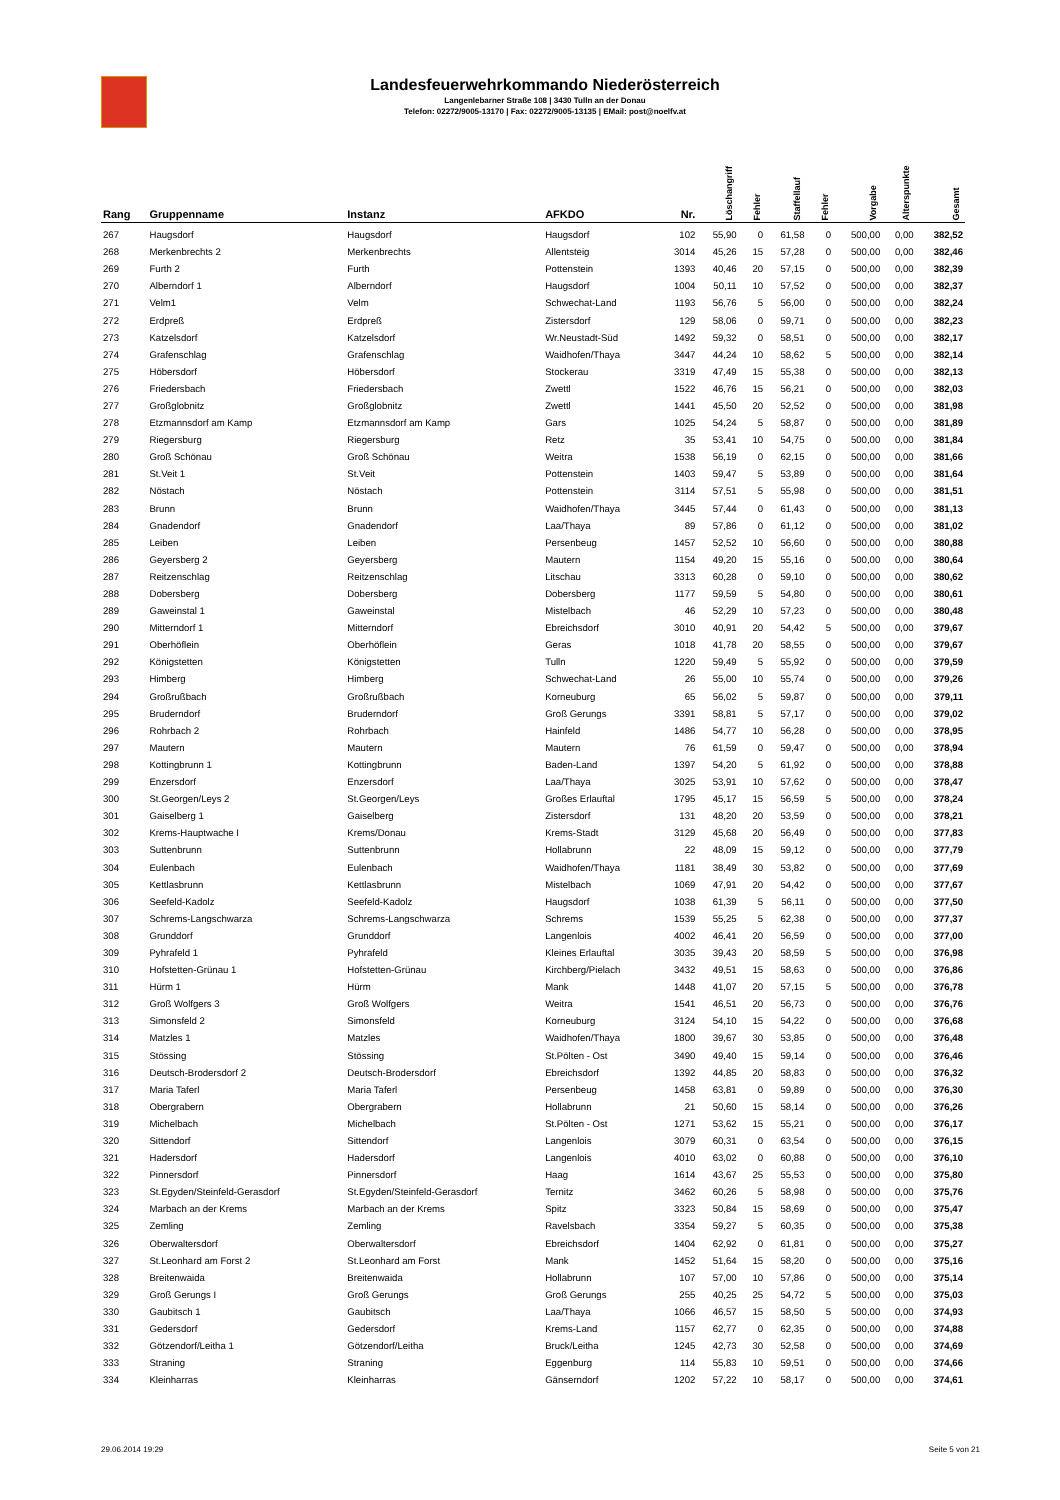Landesfeuerwehrkommando Niederösterreich
Langenlebarner Straße 108 | 3430 Tulln an der Donau
Telefon: 02272/9005-13170 | Fax: 02272/9005-13135 | EMail: post@noelfv.at
| Rang | Gruppenname | Instanz | AFKDO | Nr. | Löschangriff | Fehler | Staffellauf | Fehler | Vorgabe | Alterspunkte | Gesamt |
| --- | --- | --- | --- | --- | --- | --- | --- | --- | --- | --- | --- |
| 267 | Haugsdorf | Haugsdorf | Haugsdorf | 102 | 55,90 | 0 | 61,58 | 0 | 500,00 | 0,00 | 382,52 |
| 268 | Merkenbrechts 2 | Merkenbrechts | Allentsteig | 3014 | 45,26 | 15 | 57,28 | 0 | 500,00 | 0,00 | 382,46 |
| 269 | Furth 2 | Furth | Pottenstein | 1393 | 40,46 | 20 | 57,15 | 0 | 500,00 | 0,00 | 382,39 |
| 270 | Alberndorf 1 | Alberndorf | Haugsdorf | 1004 | 50,11 | 10 | 57,52 | 0 | 500,00 | 0,00 | 382,37 |
| 271 | Velm1 | Velm | Schwechat-Land | 1193 | 56,76 | 5 | 56,00 | 0 | 500,00 | 0,00 | 382,24 |
| 272 | Erdpreß | Erdpreß | Zistersdorf | 129 | 58,06 | 0 | 59,71 | 0 | 500,00 | 0,00 | 382,23 |
| 273 | Katzelsdorf | Katzelsdorf | Wr.Neustadt-Süd | 1492 | 59,32 | 0 | 58,51 | 0 | 500,00 | 0,00 | 382,17 |
| 274 | Grafenschlag | Grafenschlag | Waidhofen/Thaya | 3447 | 44,24 | 10 | 58,62 | 5 | 500,00 | 0,00 | 382,14 |
| 275 | Höbersdorf | Höbersdorf | Stockerau | 3319 | 47,49 | 15 | 55,38 | 0 | 500,00 | 0,00 | 382,13 |
| 276 | Friedersbach | Friedersbach | Zwettl | 1522 | 46,76 | 15 | 56,21 | 0 | 500,00 | 0,00 | 382,03 |
| 277 | Großglobnitz | Großglobnitz | Zwettl | 1441 | 45,50 | 20 | 52,52 | 0 | 500,00 | 0,00 | 381,98 |
| 278 | Etzmannsdorf am Kamp | Etzmannsdorf am Kamp | Gars | 1025 | 54,24 | 5 | 58,87 | 0 | 500,00 | 0,00 | 381,89 |
| 279 | Riegersburg | Riegersburg | Retz | 35 | 53,41 | 10 | 54,75 | 0 | 500,00 | 0,00 | 381,84 |
| 280 | Groß Schönau | Groß Schönau | Weitra | 1538 | 56,19 | 0 | 62,15 | 0 | 500,00 | 0,00 | 381,66 |
| 281 | St.Veit 1 | St.Veit | Pottenstein | 1403 | 59,47 | 5 | 53,89 | 0 | 500,00 | 0,00 | 381,64 |
| 282 | Nöstach | Nöstach | Pottenstein | 3114 | 57,51 | 5 | 55,98 | 0 | 500,00 | 0,00 | 381,51 |
| 283 | Brunn | Brunn | Waidhofen/Thaya | 3445 | 57,44 | 0 | 61,43 | 0 | 500,00 | 0,00 | 381,13 |
| 284 | Gnadendorf | Gnadendorf | Laa/Thaya | 89 | 57,86 | 0 | 61,12 | 0 | 500,00 | 0,00 | 381,02 |
| 285 | Leiben | Leiben | Persenbeug | 1457 | 52,52 | 10 | 56,60 | 0 | 500,00 | 0,00 | 380,88 |
| 286 | Geyersberg 2 | Geyersberg | Mautern | 1154 | 49,20 | 15 | 55,16 | 0 | 500,00 | 0,00 | 380,64 |
| 287 | Reitzenschlag | Reitzenschlag | Litschau | 3313 | 60,28 | 0 | 59,10 | 0 | 500,00 | 0,00 | 380,62 |
| 288 | Dobersberg | Dobersberg | Dobersberg | 1177 | 59,59 | 5 | 54,80 | 0 | 500,00 | 0,00 | 380,61 |
| 289 | Gaweinstal 1 | Gaweinstal | Mistelbach | 46 | 52,29 | 10 | 57,23 | 0 | 500,00 | 0,00 | 380,48 |
| 290 | Mitterndorf 1 | Mitterndorf | Ebreichsdorf | 3010 | 40,91 | 20 | 54,42 | 5 | 500,00 | 0,00 | 379,67 |
| 291 | Oberhöflein | Oberhöflein | Geras | 1018 | 41,78 | 20 | 58,55 | 0 | 500,00 | 0,00 | 379,67 |
| 292 | Königstetten | Königstetten | Tulln | 1220 | 59,49 | 5 | 55,92 | 0 | 500,00 | 0,00 | 379,59 |
| 293 | Himberg | Himberg | Schwechat-Land | 26 | 55,00 | 10 | 55,74 | 0 | 500,00 | 0,00 | 379,26 |
| 294 | Großrußbach | Großrußbach | Korneuburg | 65 | 56,02 | 5 | 59,87 | 0 | 500,00 | 0,00 | 379,11 |
| 295 | Bruderndorf | Bruderndorf | Groß Gerungs | 3391 | 58,81 | 5 | 57,17 | 0 | 500,00 | 0,00 | 379,02 |
| 296 | Rohrbach 2 | Rohrbach | Hainfeld | 1486 | 54,77 | 10 | 56,28 | 0 | 500,00 | 0,00 | 378,95 |
| 297 | Mautern | Mautern | Mautern | 76 | 61,59 | 0 | 59,47 | 0 | 500,00 | 0,00 | 378,94 |
| 298 | Kottingbrunn 1 | Kottingbrunn | Baden-Land | 1397 | 54,20 | 5 | 61,92 | 0 | 500,00 | 0,00 | 378,88 |
| 299 | Enzersdorf | Enzersdorf | Laa/Thaya | 3025 | 53,91 | 10 | 57,62 | 0 | 500,00 | 0,00 | 378,47 |
| 300 | St.Georgen/Leys 2 | St.Georgen/Leys | Großes Erlauftal | 1795 | 45,17 | 15 | 56,59 | 5 | 500,00 | 0,00 | 378,24 |
| 301 | Gaiselberg 1 | Gaiselberg | Zistersdorf | 131 | 48,20 | 20 | 53,59 | 0 | 500,00 | 0,00 | 378,21 |
| 302 | Krems-Hauptwache I | Krems/Donau | Krems-Stadt | 3129 | 45,68 | 20 | 56,49 | 0 | 500,00 | 0,00 | 377,83 |
| 303 | Suttenbrunn | Suttenbrunn | Hollabrunn | 22 | 48,09 | 15 | 59,12 | 0 | 500,00 | 0,00 | 377,79 |
| 304 | Eulenbach | Eulenbach | Waidhofen/Thaya | 1181 | 38,49 | 30 | 53,82 | 0 | 500,00 | 0,00 | 377,69 |
| 305 | Kettlasbrunn | Kettlasbrunn | Mistelbach | 1069 | 47,91 | 20 | 54,42 | 0 | 500,00 | 0,00 | 377,67 |
| 306 | Seefeld-Kadolz | Seefeld-Kadolz | Haugsdorf | 1038 | 61,39 | 5 | 56,11 | 0 | 500,00 | 0,00 | 377,50 |
| 307 | Schrems-Langschwarza | Schrems-Langschwarza | Schrems | 1539 | 55,25 | 5 | 62,38 | 0 | 500,00 | 0,00 | 377,37 |
| 308 | Grunddorf | Grunddorf | Langenlois | 4002 | 46,41 | 20 | 56,59 | 0 | 500,00 | 0,00 | 377,00 |
| 309 | Pyhrafeld 1 | Pyhrafeld | Kleines Erlauftal | 3035 | 39,43 | 20 | 58,59 | 5 | 500,00 | 0,00 | 376,98 |
| 310 | Hofstetten-Grünau 1 | Hofstetten-Grünau | Kirchberg/Pielach | 3432 | 49,51 | 15 | 58,63 | 0 | 500,00 | 0,00 | 376,86 |
| 311 | Hürm 1 | Hürm | Mank | 1448 | 41,07 | 20 | 57,15 | 5 | 500,00 | 0,00 | 376,78 |
| 312 | Groß Wolfgers 3 | Groß Wolfgers | Weitra | 1541 | 46,51 | 20 | 56,73 | 0 | 500,00 | 0,00 | 376,76 |
| 313 | Simonsfeld 2 | Simonsfeld | Korneuburg | 3124 | 54,10 | 15 | 54,22 | 0 | 500,00 | 0,00 | 376,68 |
| 314 | Matzles 1 | Matzles | Waidhofen/Thaya | 1800 | 39,67 | 30 | 53,85 | 0 | 500,00 | 0,00 | 376,48 |
| 315 | Stössing | Stössing | St.Pölten - Ost | 3490 | 49,40 | 15 | 59,14 | 0 | 500,00 | 0,00 | 376,46 |
| 316 | Deutsch-Brodersdorf 2 | Deutsch-Brodersdorf | Ebreichsdorf | 1392 | 44,85 | 20 | 58,83 | 0 | 500,00 | 0,00 | 376,32 |
| 317 | Maria Taferl | Maria Taferl | Persenbeug | 1458 | 63,81 | 0 | 59,89 | 0 | 500,00 | 0,00 | 376,30 |
| 318 | Obergrabern | Obergrabern | Hollabrunn | 21 | 50,60 | 15 | 58,14 | 0 | 500,00 | 0,00 | 376,26 |
| 319 | Michelbach | Michelbach | St.Pölten - Ost | 1271 | 53,62 | 15 | 55,21 | 0 | 500,00 | 0,00 | 376,17 |
| 320 | Sittendorf | Sittendorf | Langenlois | 3079 | 60,31 | 0 | 63,54 | 0 | 500,00 | 0,00 | 376,15 |
| 321 | Hadersdorf | Hadersdorf | Langenlois | 4010 | 63,02 | 0 | 60,88 | 0 | 500,00 | 0,00 | 376,10 |
| 322 | Pinnersdorf | Pinnersdorf | Haag | 1614 | 43,67 | 25 | 55,53 | 0 | 500,00 | 0,00 | 375,80 |
| 323 | St.Egyden/Steinfeld-Gerasdorf | St.Egyden/Steinfeld-Gerasdorf | Ternitz | 3462 | 60,26 | 5 | 58,98 | 0 | 500,00 | 0,00 | 375,76 |
| 324 | Marbach an der Krems | Marbach an der Krems | Spitz | 3323 | 50,84 | 15 | 58,69 | 0 | 500,00 | 0,00 | 375,47 |
| 325 | Zemling | Zemling | Ravelsbach | 3354 | 59,27 | 5 | 60,35 | 0 | 500,00 | 0,00 | 375,38 |
| 326 | Oberwaltersdorf | Oberwaltersdorf | Ebreichsdorf | 1404 | 62,92 | 0 | 61,81 | 0 | 500,00 | 0,00 | 375,27 |
| 327 | St.Leonhard am Forst 2 | St.Leonhard am Forst | Mank | 1452 | 51,64 | 15 | 58,20 | 0 | 500,00 | 0,00 | 375,16 |
| 328 | Breitenwaida | Breitenwaida | Hollabrunn | 107 | 57,00 | 10 | 57,86 | 0 | 500,00 | 0,00 | 375,14 |
| 329 | Groß Gerungs I | Groß Gerungs | Groß Gerungs | 255 | 40,25 | 25 | 54,72 | 5 | 500,00 | 0,00 | 375,03 |
| 330 | Gaubitsch 1 | Gaubitsch | Laa/Thaya | 1066 | 46,57 | 15 | 58,50 | 5 | 500,00 | 0,00 | 374,93 |
| 331 | Gedersdorf | Gedersdorf | Krems-Land | 1157 | 62,77 | 0 | 62,35 | 0 | 500,00 | 0,00 | 374,88 |
| 332 | Götzendorf/Leitha 1 | Götzendorf/Leitha | Bruck/Leitha | 1245 | 42,73 | 30 | 52,58 | 0 | 500,00 | 0,00 | 374,69 |
| 333 | Straning | Straning | Eggenburg | 114 | 55,83 | 10 | 59,51 | 0 | 500,00 | 0,00 | 374,66 |
| 334 | Kleinharras | Kleinharras | Gänserndorf | 1202 | 57,22 | 10 | 58,17 | 0 | 500,00 | 0,00 | 374,61 |
29.06.2014 19:29 Seite 5 von 21